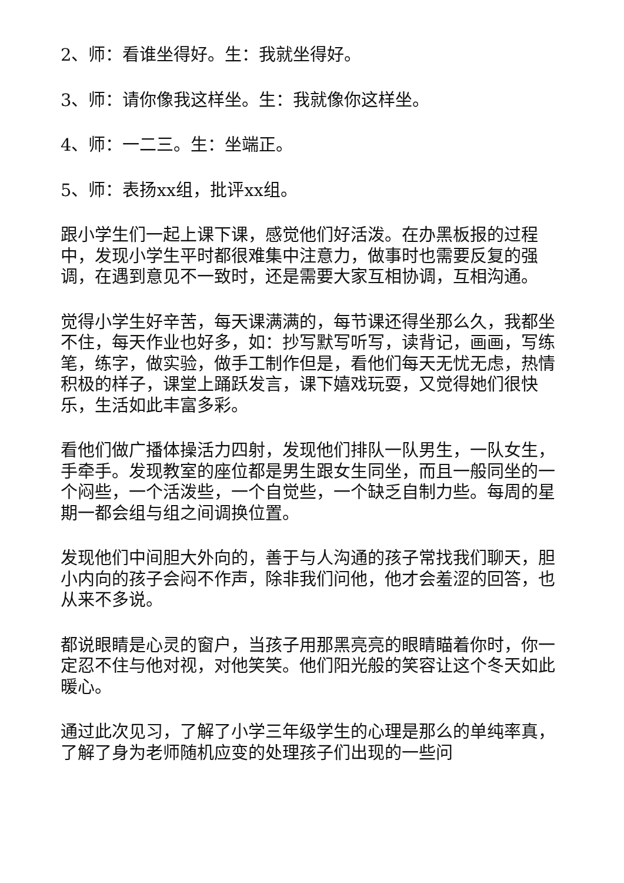2、师：看谁坐得好。生：我就坐得好。
3、师：请你像我这样坐。生：我就像你这样坐。
4、师：一二三。生：坐端正。
5、师：表扬xx组，批评xx组。
跟小学生们一起上课下课，感觉他们好活泼。在办黑板报的过程中，发现小学生平时都很难集中注意力，做事时也需要反复的强调，在遇到意见不一致时，还是需要大家互相协调，互相沟通。
觉得小学生好辛苦，每天课满满的，每节课还得坐那么久，我都坐不住，每天作业也好多，如：抄写默写听写，读背记，画画，写练笔，练字，做实验，做手工制作但是，看他们每天无忧无虑，热情积极的样子，课堂上踊跃发言，课下嬉戏玩耍，又觉得她们很快乐，生活如此丰富多彩。
看他们做广播体操活力四射，发现他们排队一队男生，一队女生，手牵手。发现教室的座位都是男生跟女生同坐，而且一般同坐的一个闷些，一个活泼些，一个自觉些，一个缺乏自制力些。每周的星期一都会组与组之间调换位置。
发现他们中间胆大外向的，善于与人沟通的孩子常找我们聊天，胆小内向的孩子会闷不作声，除非我们问他，他才会羞涩的回答，也从来不多说。
都说眼睛是心灵的窗户，当孩子用那黑亮亮的眼睛瞄着你时，你一定忍不住与他对视，对他笑笑。他们阳光般的笑容让这个冬天如此暖心。
通过此次见习，了解了小学三年级学生的心理是那么的单纯率真，了解了身为老师随机应变的处理孩子们出现的一些问